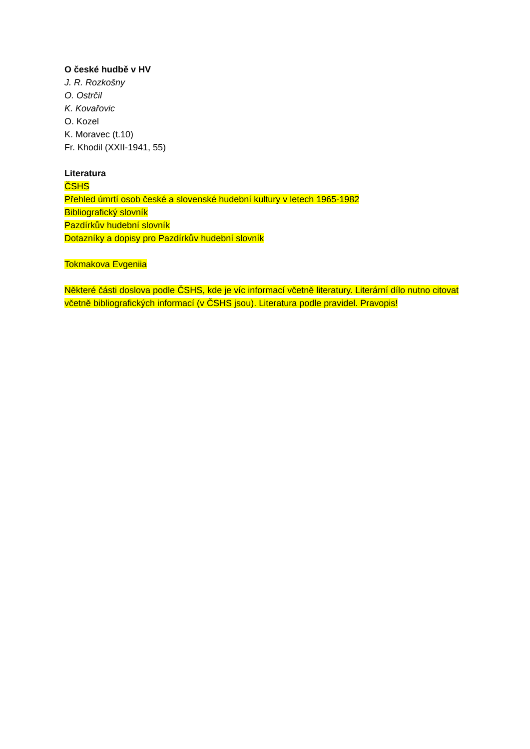O české hudbě v HV
J. R. Rozkošny
O. Ostrčil
K. Kovařovic
O. Kozel
K. Moravec (t.10)
Fr. Khodil (XXII-1941, 55)
Literatura
ČSHS
Přehled úmrtí osob české a slovenské hudební kultury v letech 1965-1982
Bibliografický slovník
Pazdírkův hudební slovník
Dotazníky a dopisy pro Pazdírkův hudební slovník
Tokmakova Evgeniia
Některé části doslova podle ČSHS, kde je víc informací včetně literatury. Literární dílo nutno citovat včetně bibliografických informací (v ČSHS jsou). Literatura podle pravidel. Pravopis!